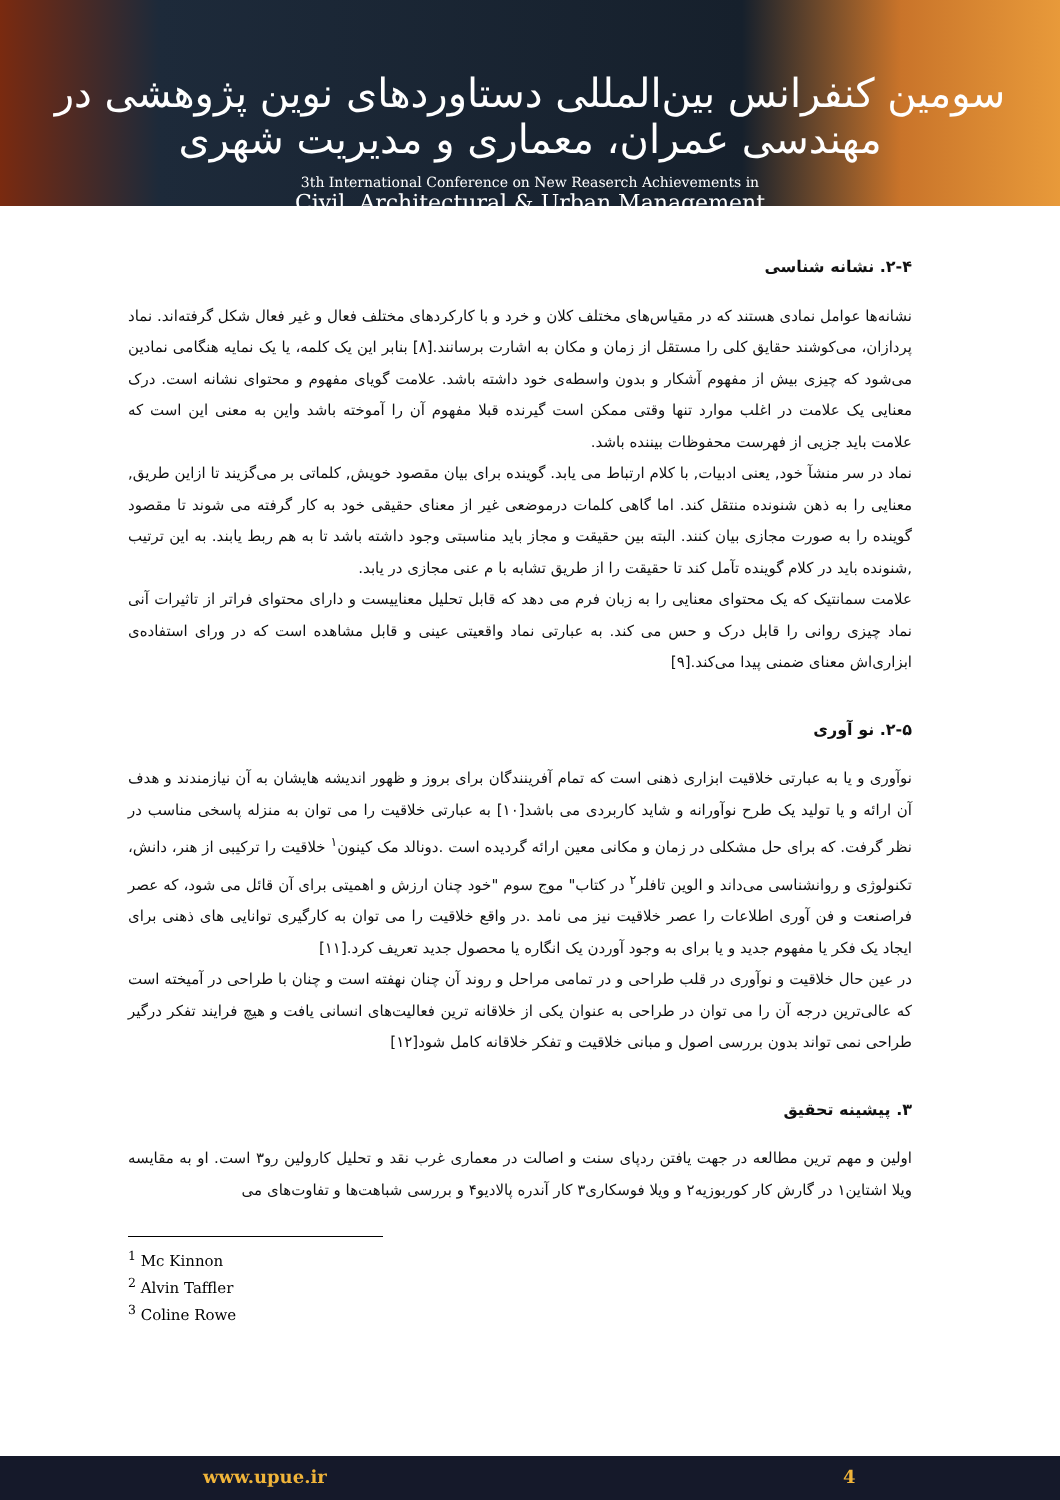سومین کنفرانس بین‌المللی دستاوردهای نوین پژوهشی در مهندسی عمران، معماری و مدیریت شهری
3th International Conference on New Reaserch Achievements in
Civil, Architectural & Urban Management
۲-۴. نشانه شناسی
نشانه‌ها عوامل نمادی هستند که در مقیاس‌های مختلف کلان و خرد و با کارکردهای مختلف فعال و غیر فعال شکل گرفته‌اند. نماد پردازان، می‌کوشند حقایق کلی را مستقل از زمان و مکان به اشارت برسانند.[۸] بنابر این یک کلمه، یا یک نمایه هنگامی نمادین می‌شود که چیزی بیش از مفهوم آشکار و بدون واسطه‌ی خود داشته باشد. علامت گویای مفهوم و محتوای نشانه است. درک معنایی یک علامت در اغلب موارد تنها وقتی ممکن است گیرنده قبلا مفهوم آن را آموخته باشد واین به معنی این است که علامت باید جزیی از فهرست محفوظات بیننده باشد.
نماد در سر منشآ خود, یعنی ادبیات, با کلام ارتباط می یابد. گوینده برای بیان مقصود خویش, کلماتی بر می‌گزیند تا ازاین طریق, معنایی را به ذهن شنونده منتقل کند. اما گاهی کلمات درموضعی غیر از معنای حقیقی خود به کار گرفته می شوند تا مقصود گوینده را به صورت مجازی بیان کنند. البته بین حقیقت و مجاز باید مناسبتی وجود داشته باشد تا به هم ربط یابند. به این ترتیب ,شنونده باید در کلام گوینده تآمل کند تا حقیقت را از طریق تشابه با م عنی مجازی در یابد.
علامت سمانتیک که یک محتوای معنایی را به زبان فرم می دهد که قابل تحلیل معناییست و دارای محتوای فراتر از تاثیرات آنی نماد چیزی روانی را قابل درک و حس می کند. به عبارتی نماد واقعیتی عینی و قابل مشاهده است که در ورای استفاده‌ی ابزاری‌اش معنای ضمنی پیدا می‌کند.[۹]
۲-۵. نو آوری
نوآوری و یا به عبارتی خلاقیت ابزاری ذهنی است که تمام آفرینندگان برای بروز و ظهور اندیشه هایشان به آن نیازمندند و هدف آن ارائه و یا تولید یک طرح نوآورانه و شاید کاربردی می باشد[۱۰] به عبارتی خلاقیت را می توان به منزله پاسخی مناسب در نظر گرفت. که برای حل مشکلی در زمان و مکانی معین ارائه گردیده است .دونالد مک کینون<sup>۱</sup> خلاقیت را ترکیبی از هنر، دانش، تکنولوژی و روانشناسی می‌داند و الوین تافلر<sup>۲</sup> در کتاب" موج سوم "خود چنان ارزش و اهمیتی برای آن قائل می شود، که عصر فراصنعت و فن آوری اطلاعات را عصر خلاقیت نیز می نامد .در واقع خلاقیت را می توان به کارگیری توانایی های ذهنی برای ایجاد یک فکر یا مفهوم جدید و یا برای به وجود آوردن یک انگاره یا محصول جدید تعریف کرد.[۱۱]
در عین حال خلاقیت و نوآوری در قلب طراحی و در تمامی مراحل و روند آن چنان نهفته است و چنان با طراحی در آمیخته است که عالی‌ترین درجه آن را می توان در طراحی به عنوان یکی از خلاقانه ترین فعالیت‌های انسانی یافت و هیچ فرایند تفکر درگیر طراحی نمی تواند بدون بررسی اصول و مبانی خلاقیت و تفکر خلاقانه کامل شود[۱۲]
۳. پیشینه تحقیق
اولین و مهم ترین مطالعه در جهت یافتن ردپای سنت و اصالت در معماری غرب نقد و تحلیل کارولین رو۳ است. او به مقایسه ویلا اشتاین۱ در گارش کار کوربوزیه۲ و ویلا فوسکاری۳ کار آندره پالادیو۴ و بررسی شباهت‌ها و تفاوت‌های می
<sup>1</sup> Mc Kinnon
<sup>2</sup> Alvin Taffler
<sup>3</sup> Coline Rowe
www.upue.ir 4